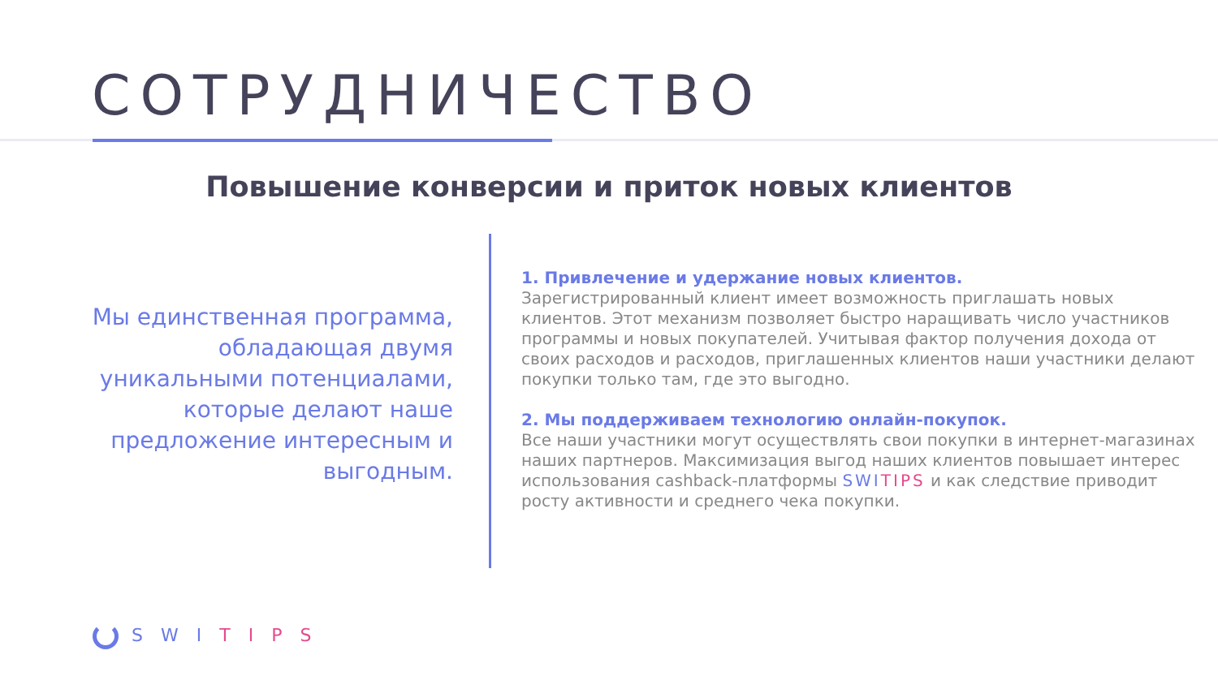СОТРУДНИЧЕСТВО
Повышение конверсии и приток новых клиентов
Мы единственная программа, обладающая двумя уникальными потенциалами, которые делают наше предложение интересным и выгодным.
1. Привлечение и удержание новых клиентов.
Зарегистрированный клиент имеет возможность приглашать новых клиентов. Этот механизм позволяет быстро наращивать число участников программы и новых покупателей. Учитывая фактор получения дохода от своих расходов и расходов, приглашенных клиентов наши участники делают покупки только там, где это выгодно.
2. Мы поддерживаем технологию онлайн-покупок.
Все наши участники могут осуществлять свои покупки в интернет-магазинах наших партнеров. Максимизация выгод наших клиентов повышает интерес использования cashback-платформы SWI TIPS и как следствие приводит росту активности и среднего чека покупки.
SWITIPS